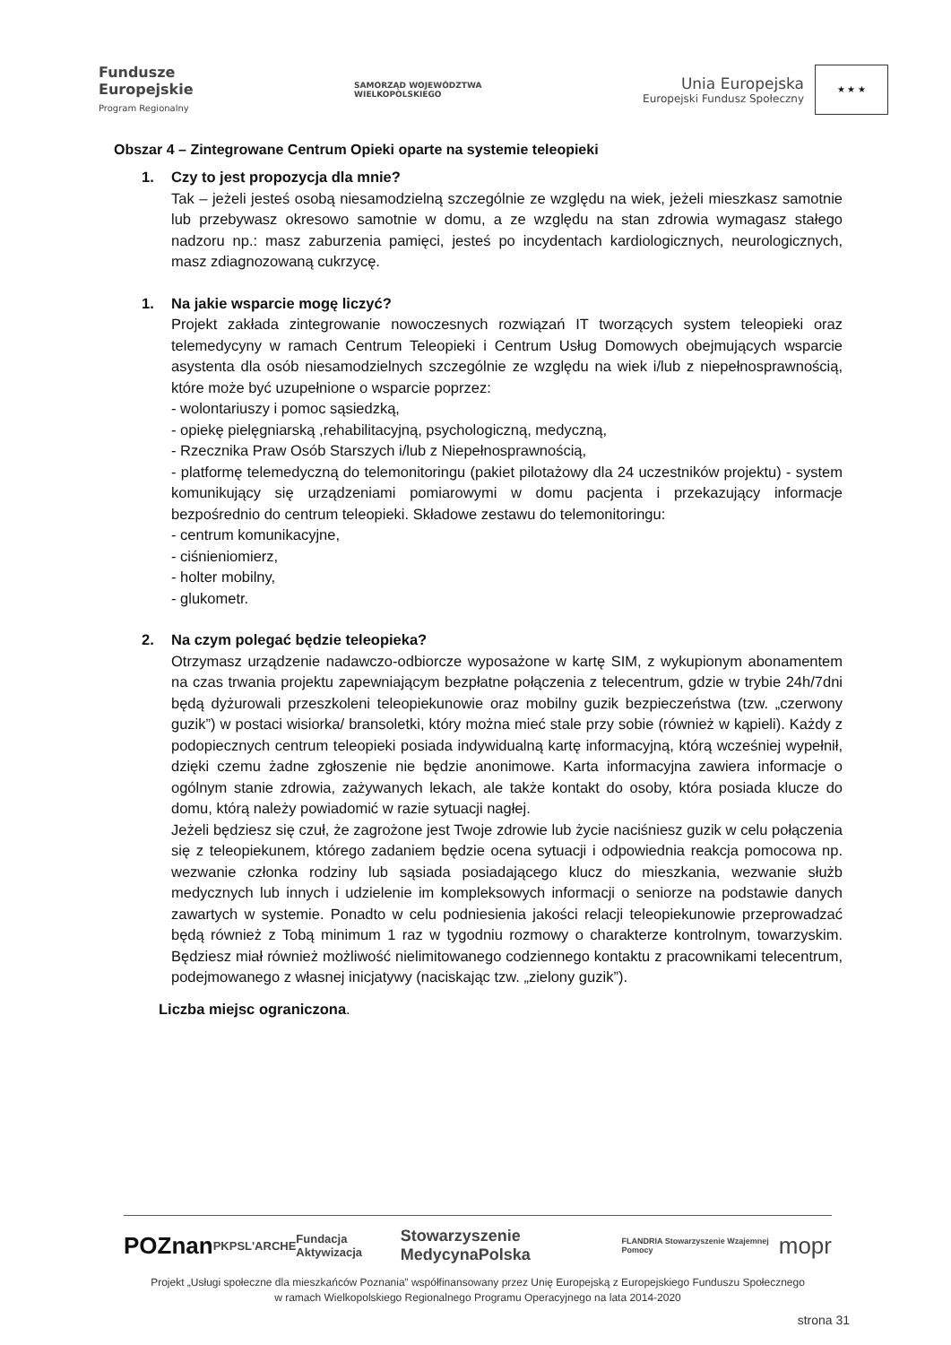Fundusze
Europejskie
Program Regionalny
SAMORZĄD WOJEWÓDZTWA
WIELKOPOLSKIEGO
Unia Europejska
Europejski Fundusz Społeczny
★ ★ ★
Obszar 4 – Zintegrowane Centrum Opieki oparte na systemie teleopieki
1. Czy to jest propozycja dla mnie?
Tak – jeżeli jesteś osobą niesamodzielną szczególnie ze względu na wiek, jeżeli mieszkasz samotnie lub przebywasz okresowo samotnie w domu, a ze względu na stan zdrowia wymagasz stałego nadzoru np.: masz zaburzenia pamięci, jesteś po incydentach kardiologicznych, neurologicznych, masz zdiagnozowaną cukrzycę.
1. Na jakie wsparcie mogę liczyć?
Projekt zakłada zintegrowanie nowoczesnych rozwiązań IT tworzących system teleopieki oraz telemedycyny w ramach Centrum Teleopieki i Centrum Usług Domowych obejmujących wsparcie asystenta dla osób niesamodzielnych szczególnie ze względu na wiek i/lub z niepełnosprawnością, które może być uzupełnione o wsparcie poprzez:
- wolontariuszy i pomoc sąsiedzką,
- opiekę pielęgniarską ,rehabilitacyjną, psychologiczną, medyczną,
- Rzecznika Praw Osób Starszych i/lub z Niepełnosprawnością,
- platformę telemedyczną do telemonitoringu (pakiet pilotażowy dla 24 uczestników projektu) - system komunikujący się urządzeniami pomiarowymi w domu pacjenta i przekazujący informacje bezpośrednio do centrum teleopieki. Składowe zestawu do telemonitoringu:
- centrum komunikacyjne,
- ciśnieniomierz,
- holter mobilny,
- glukometr.
2. Na czym polegać będzie teleopieka?
Otrzymasz urządzenie nadawczo-odbiorcze wyposażone w kartę SIM, z wykupionym abonamentem na czas trwania projektu zapewniającym bezpłatne połączenia z telecentrum, gdzie w trybie 24h/7dni będą dyżurowali przeszkoleni teleopiekunowie oraz mobilny guzik bezpieczeństwa (tzw. „czerwony guzik”) w postaci wisiorka/ bransoletki, który można mieć stale przy sobie (również w kąpieli). Każdy z podopiecznych centrum teleopieki posiada indywidualną kartę informacyjną, którą wcześniej wypełnił, dzięki czemu żadne zgłoszenie nie będzie anonimowe. Karta informacyjna zawiera informacje o ogólnym stanie zdrowia, zażywanych lekach, ale także kontakt do osoby, która posiada klucze do domu, którą należy powiadomić w razie sytuacji nagłej.
Jeżeli będziesz się czuł, że zagrożone jest Twoje zdrowie lub życie naciśniesz guzik w celu połączenia się z teleopiekunem, którego zadaniem będzie ocena sytuacji i odpowiednia reakcja pomocowa np. wezwanie członka rodziny lub sąsiada posiadającego klucz do mieszkania, wezwanie służb medycznych lub innych i udzielenie im kompleksowych informacji o seniorze na podstawie danych zawartych w systemie. Ponadto w celu podniesienia jakości relacji teleopiekunowie przeprowadzać będą również z Tobą minimum 1 raz w tygodniu rozmowy o charakterze kontrolnym, towarzyskim. Będziesz miał również możliwość nielimitowanego codziennego kontaktu z pracownikami telecentrum, podejmowanego z własnej inicjatywy (naciskając tzw. „zielony guzik”).
Liczba miejsc ograniczona.
POZnan PKPS L'ARCHE Fundacja Aktywizacja Stowarzyszenie MedycynaPolska FLANDRIA Stowarzyszenie Wzajemnej Pomocy mopr
Projekt „Usługi społeczne dla mieszkańców Poznania” współfinansowany przez Unię Europejską z Europejskiego Funduszu Społecznego
w ramach Wielkopolskiego Regionalnego Programu Operacyjnego na lata 2014-2020
strona 31